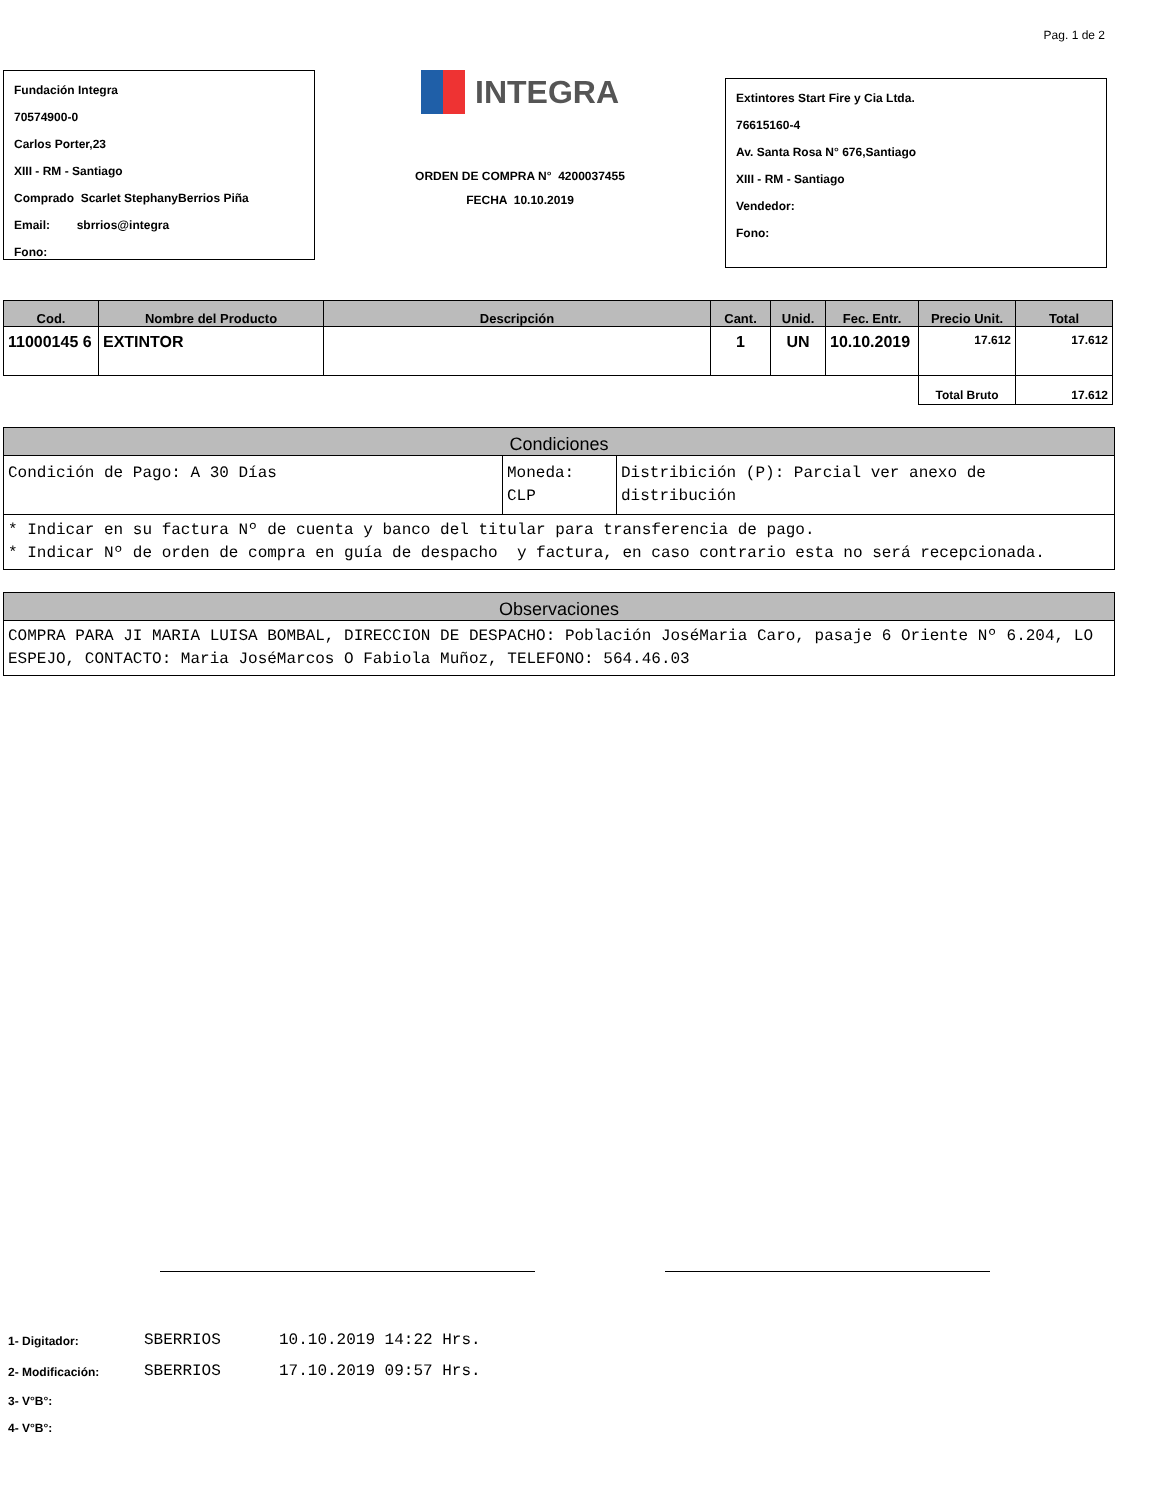Pag. 1 de 2
Fundación Integra
70574900-0
Carlos Porter,23
XIII - RM - Santiago
Comprado Scarlet StephanyBerrios Piña
Email: sbrrios@integra
Fono:
INTEGRA
ORDEN DE COMPRA N° 4200037455
FECHA 10.10.2019
Extintores Start Fire y Cia Ltda.
76615160-4
Av. Santa Rosa N° 676,Santiago
XIII - RM - Santiago
Vendedor:
Fono:
| Cod. | Nombre del Producto | Descripción | Cant. | Unid. | Fec. Entr. | Precio Unit. | Total |
| --- | --- | --- | --- | --- | --- | --- | --- |
| 11000145 6 | EXTINTOR | | 1 | UN | 10.10.2019 | 17.612 | 17.612 |
| | | | | | | Total Bruto | 17.612 |
Condiciones
| Condición de Pago: A 30 Días | Moneda: CLP | Distribición (P): Parcial ver anexo de distribución |
* Indicar en su factura Nº de cuenta y banco del titular para transferencia de pago.
* Indicar Nº de orden de compra en guía de despacho y factura, en caso contrario esta no será recepcionada.
Observaciones
COMPRA PARA JI MARIA LUISA BOMBAL, DIRECCION DE DESPACHO: Población JoséMaria Caro, pasaje 6 Oriente Nº 6.204, LO ESPEJO, CONTACTO: Maria JoséMarcos O Fabiola Muñoz, TELEFONO: 564.46.03
| 1- Digitador: | SBERRIOS | 10.10.2019 14:22 Hrs. |
| 2- Modificación: | SBERRIOS | 17.10.2019 09:57 Hrs. |
| 3- V°B°: | | |
| 4- V°B°: | | |